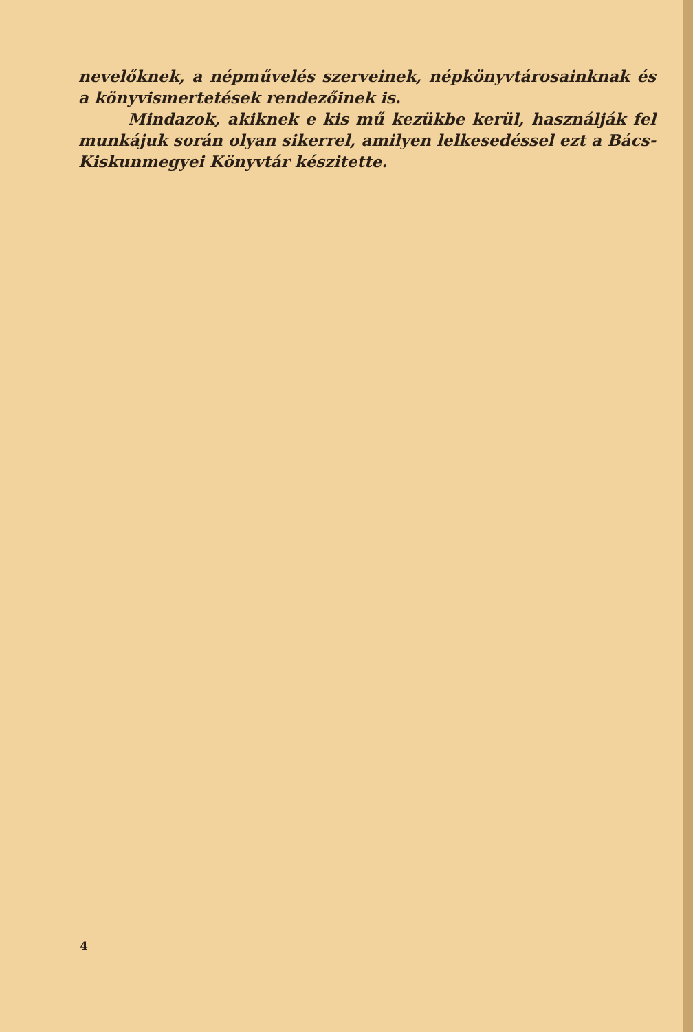nevelőknek, a népművelés szerveinek, népkönyvtárosainknak és a könyvismertetések rendezőinek is.
Mindazok, akiknek e kis mű kezükbe kerül, használják fel munkájuk során olyan sikerrel, amilyen lelkesedéssel ezt a Bács-Kiskunmegyei Könyvtár készitette.
4